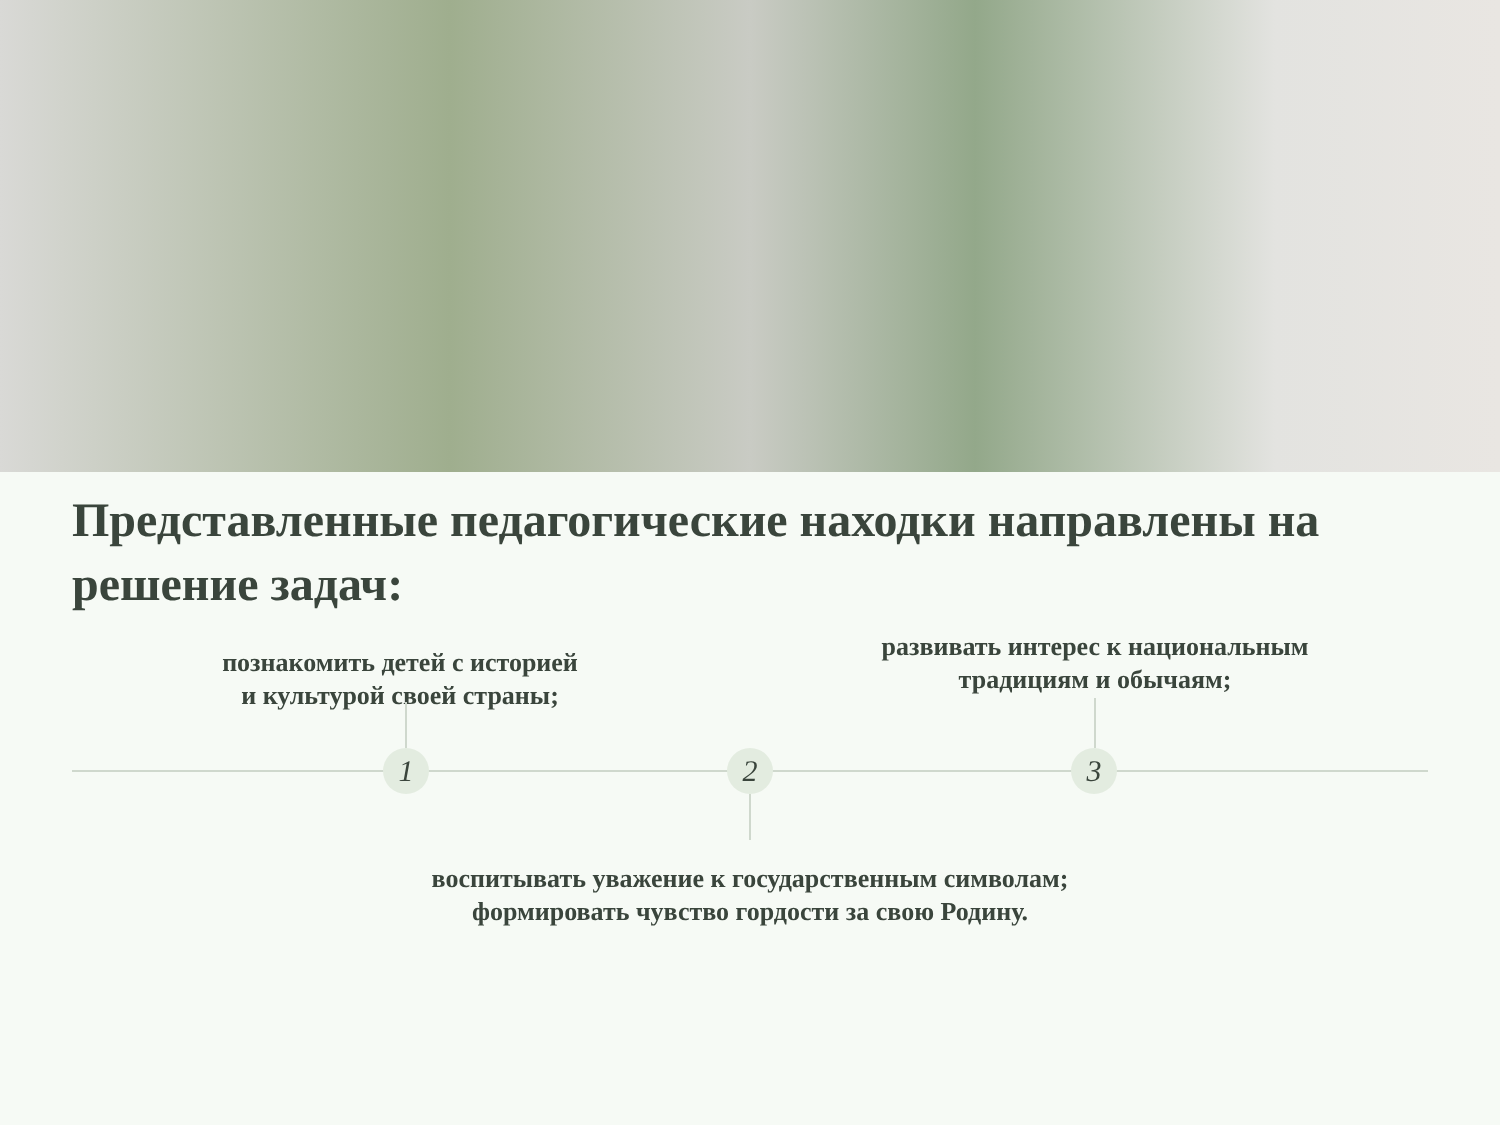Представленные педагогические находки направлены на решение задач:
познакомить детей с историей
и культурой своей страны;
развивать интерес к национальным
традициям и обычаям;
1 2 3
воспитывать уважение к государственным символам;
формировать чувство гордости за свою Родину.